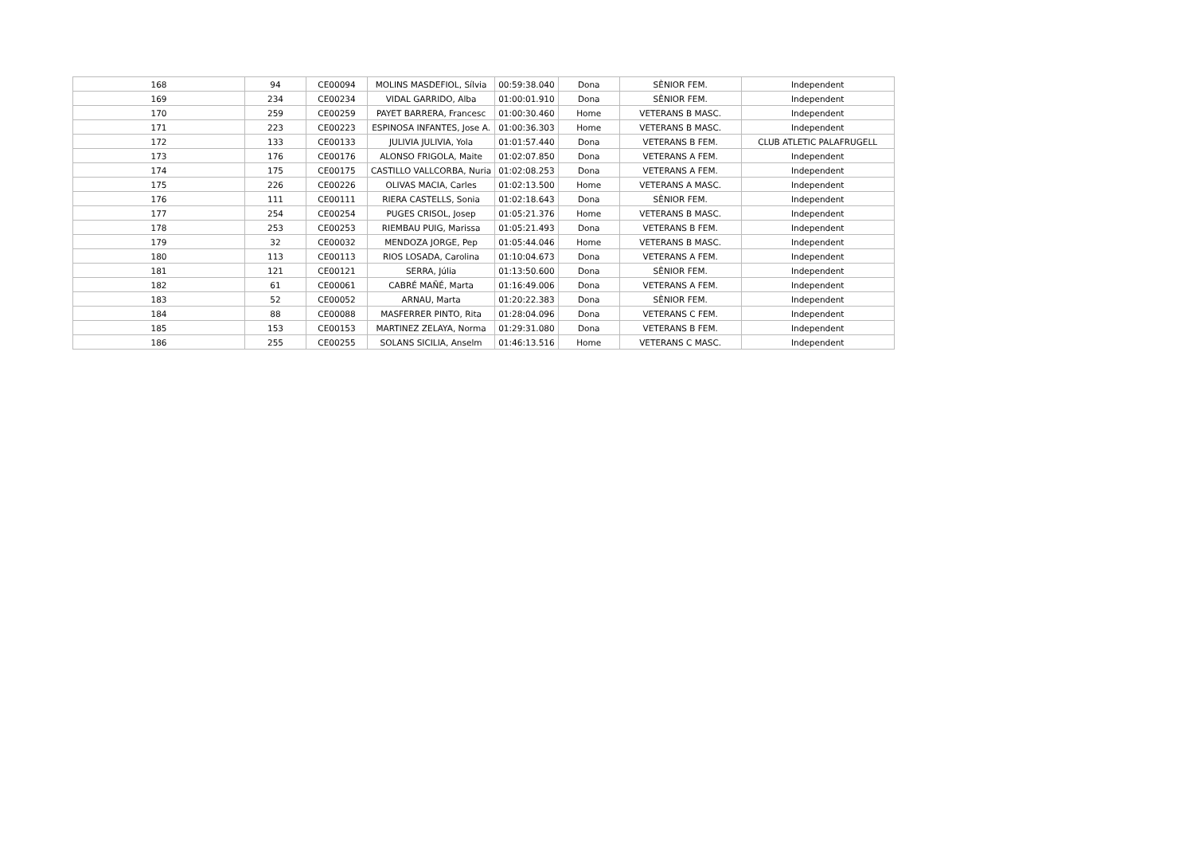| 168 | 94 | CE00094 | MOLINS MASDEFIOL, Sílvia | 00:59:38.040 | Dona | SÈNIOR FEM. | Independent |
| 169 | 234 | CE00234 | VIDAL GARRIDO, Alba | 01:00:01.910 | Dona | SÈNIOR FEM. | Independent |
| 170 | 259 | CE00259 | PAYET BARRERA, Francesc | 01:00:30.460 | Home | VETERANS B MASC. | Independent |
| 171 | 223 | CE00223 | ESPINOSA INFANTES, Jose A. | 01:00:36.303 | Home | VETERANS B MASC. | Independent |
| 172 | 133 | CE00133 | JULIVIA JULIVIA, Yola | 01:01:57.440 | Dona | VETERANS B FEM. | CLUB ATLETIC PALAFRUGELL |
| 173 | 176 | CE00176 | ALONSO FRIGOLA, Maite | 01:02:07.850 | Dona | VETERANS A FEM. | Independent |
| 174 | 175 | CE00175 | CASTILLO VALLCORBA, Nuria | 01:02:08.253 | Dona | VETERANS A FEM. | Independent |
| 175 | 226 | CE00226 | OLIVAS MACIA, Carles | 01:02:13.500 | Home | VETERANS A MASC. | Independent |
| 176 | 111 | CE00111 | RIERA CASTELLS, Sonia | 01:02:18.643 | Dona | SÈNIOR FEM. | Independent |
| 177 | 254 | CE00254 | PUGES CRISOL, Josep | 01:05:21.376 | Home | VETERANS B MASC. | Independent |
| 178 | 253 | CE00253 | RIEMBAU PUIG, Marissa | 01:05:21.493 | Dona | VETERANS B FEM. | Independent |
| 179 | 32 | CE00032 | MENDOZA JORGE, Pep | 01:05:44.046 | Home | VETERANS B MASC. | Independent |
| 180 | 113 | CE00113 | RIOS LOSADA, Carolina | 01:10:04.673 | Dona | VETERANS A FEM. | Independent |
| 181 | 121 | CE00121 | SERRA, Júlia | 01:13:50.600 | Dona | SÈNIOR FEM. | Independent |
| 182 | 61 | CE00061 | CABRÉ MAÑÉ, Marta | 01:16:49.006 | Dona | VETERANS A FEM. | Independent |
| 183 | 52 | CE00052 | ARNAU, Marta | 01:20:22.383 | Dona | SÈNIOR FEM. | Independent |
| 184 | 88 | CE00088 | MASFERRER PINTO, Rita | 01:28:04.096 | Dona | VETERANS C FEM. | Independent |
| 185 | 153 | CE00153 | MARTINEZ ZELAYA, Norma | 01:29:31.080 | Dona | VETERANS B FEM. | Independent |
| 186 | 255 | CE00255 | SOLANS SICILIA, Anselm | 01:46:13.516 | Home | VETERANS C MASC. | Independent |